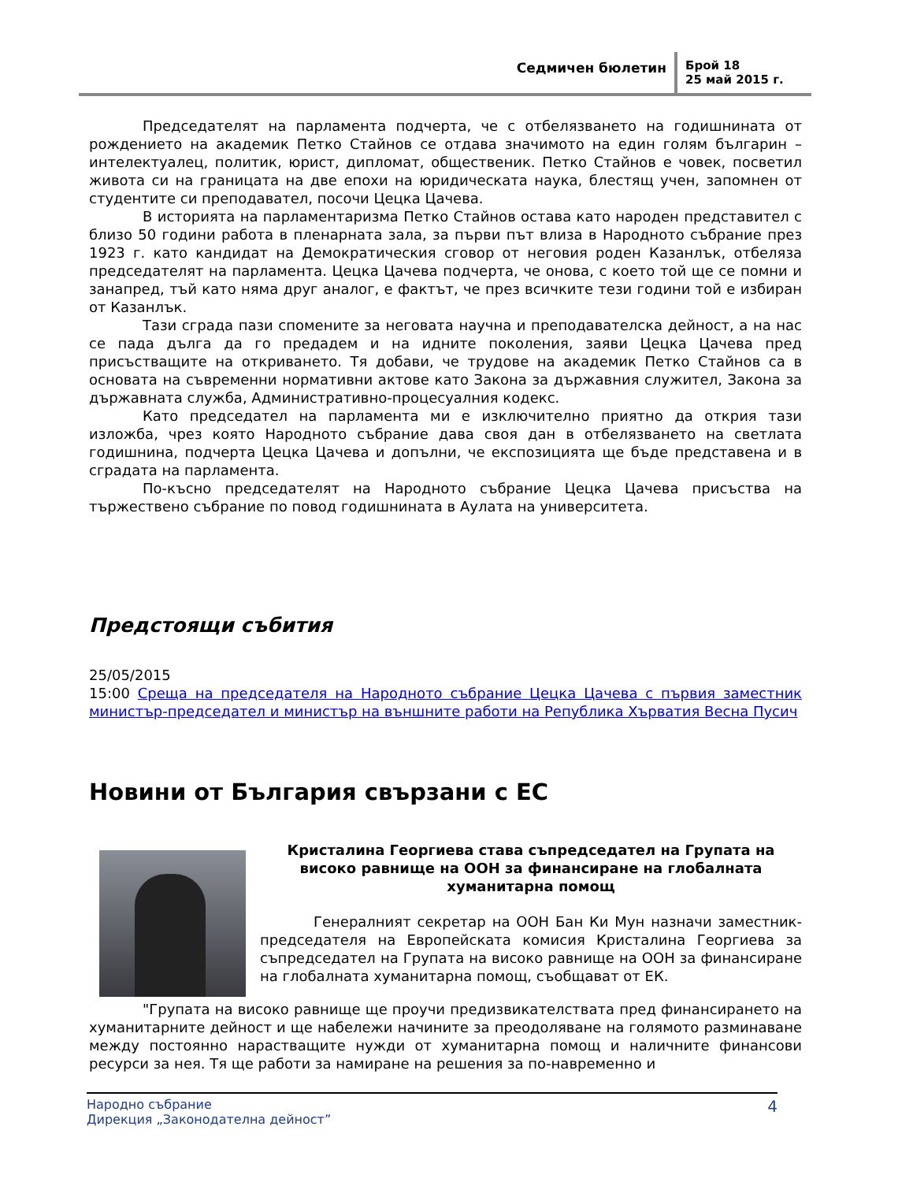Седмичен бюлетин Брой 18
25 май 2015 г.
Председателят на парламента подчерта, че с отбелязването на годишнината от рождението на академик Петко Стайнов се отдава значимото на един голям българин – интелектуалец, политик, юрист, дипломат, общественик. Петко Стайнов е човек, посветил живота си на границата на две епохи на юридическата наука, блестящ учен, запомнен от студентите си преподавател, посочи Цецка Цачева.
В историята на парламентаризма Петко Стайнов остава като народен представител с близо 50 години работа в пленарната зала, за първи път влиза в Народното събрание през 1923 г. като кандидат на Демократическия сговор от неговия роден Казанлък, отбеляза председателят на парламента. Цецка Цачева подчерта, че онова, с което той ще се помни и занапред, тъй като няма друг аналог, е фактът, че през всичките тези години той е избиран от Казанлък.
Тази сграда пази спомените за неговата научна и преподавателска дейност, а на нас се пада дълга да го предадем и на идните поколения, заяви Цецка Цачева пред присъстващите на откриването. Тя добави, че трудове на академик Петко Стайнов са в основата на съвременни нормативни актове като Закона за държавния служител, Закона за държавната служба, Административно-процесуалния кодекс.
Като председател на парламента ми е изключително приятно да открия тази изложба, чрез която Народното събрание дава своя дан в отбелязването на светлата годишнина, подчерта Цецка Цачева и допълни, че експозицията ще бъде представена и в сградата на парламента.
По-късно председателят на Народното събрание Цецка Цачева присъства на тържествено събрание по повод годишнината в Аулата на университета.
Предстоящи събития
25/05/2015
15:00 Среща на председателя на Народното събрание Цецка Цачева с първия заместник министър-председател и министър на външните работи на Република Хърватия Весна Пусич
Новини от България свързани с ЕС
Кристалина Георгиева става съпредседател на Групата на високо равнище на ООН за финансиране на глобалната хуманитарна помощ
Генералният секретар на ООН Бан Ки Мун назначи заместник-председателя на Европейската комисия Кристалина Георгиева за съпредседател на Групата на високо равнище на ООН за финансиране на глобалната хуманитарна помощ, съобщават от ЕК.
"Групата на високо равнище ще проучи предизвикателствата пред финансирането на хуманитарните дейност и ще набележи начините за преодоляване на голямото разминаване между постоянно нарастващите нужди от хуманитарна помощ и наличните финансови ресурси за нея. Тя ще работи за намиране на решения за по-навременно и
Народно събрание
Дирекция „Законодателна дейност”
4